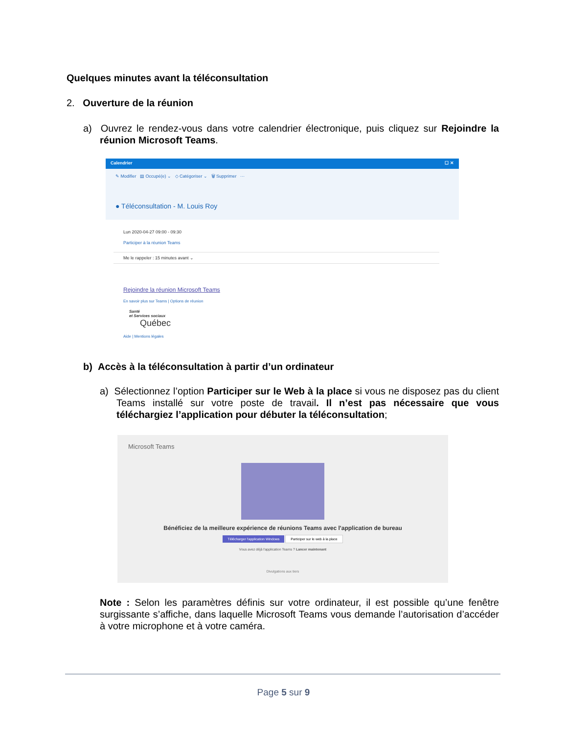Quelques minutes avant la téléconsultation
2. Ouverture de la réunion
a) Ouvrez le rendez-vous dans votre calendrier électronique, puis cliquez sur Rejoindre la réunion Microsoft Teams.
Calendrier ☐ ✕
✎ Modifier ▤ Occupé(e) ⌄ ◇ Catégoriser ⌄ 🗑 Supprimer ···
● Téléconsultation - M. Louis Roy
Lun 2020-04-27 09:00 - 09:30
Participer à la réunion Teams
Me le rappeler : 15 minutes avant ⌄
Rejoindre la réunion Microsoft Teams
En savoir plus sur Teams | Options de réunion
Santé
et Services sociaux
Québec
Aide | Mentions légales
b) Accès à la téléconsultation à partir d’un ordinateur
a) Sélectionnez l’option Participer sur le Web à la place si vous ne disposez pas du client Teams installé sur votre poste de travail. Il n’est pas nécessaire que vous téléchargiez l’application pour débuter la téléconsultation;
Microsoft Teams
Bénéficiez de la meilleure expérience de réunions Teams avec l'application de bureau
Télécharger l'application Windows Participer sur le web à la place
Vous avez déjà l'application Teams ? Lancer maintenant
Divulgations aux tiers
Note : Selon les paramètres définis sur votre ordinateur, il est possible qu’une fenêtre surgissante s’affiche, dans laquelle Microsoft Teams vous demande l’autorisation d’accéder à votre microphone et à votre caméra.
Page 5 sur 9